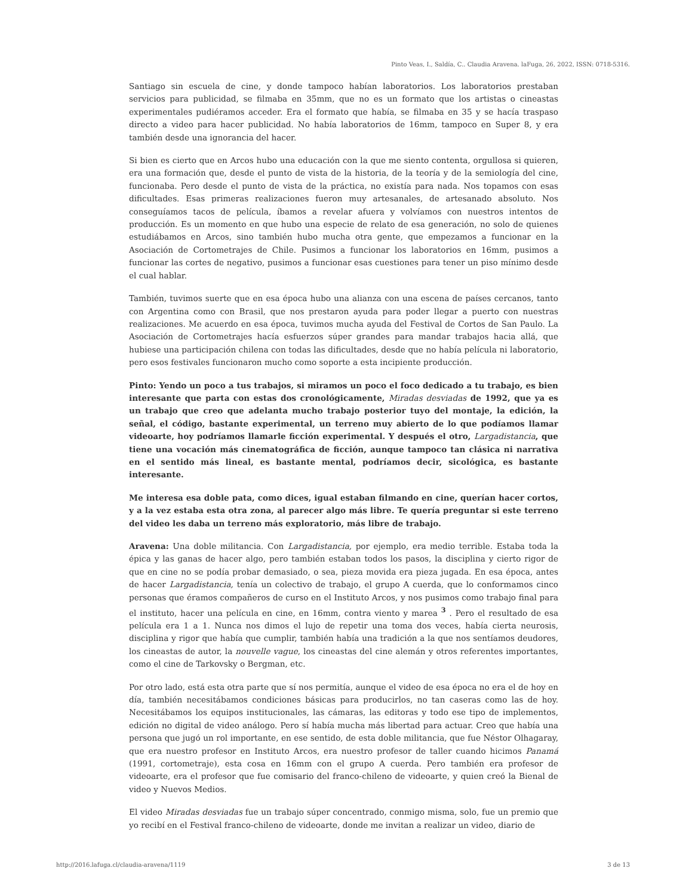Pinto Veas, I., Saldía, C.. Claudia Aravena. laFuga, 26, 2022, ISSN: 0718-5316.
Santiago sin escuela de cine, y donde tampoco habían laboratorios. Los laboratorios prestaban servicios para publicidad, se filmaba en 35mm, que no es un formato que los artistas o cineastas experimentales pudiéramos acceder. Era el formato que había, se filmaba en 35 y se hacía traspaso directo a video para hacer publicidad. No había laboratorios de 16mm, tampoco en Super 8, y era también desde una ignorancia del hacer.
Si bien es cierto que en Arcos hubo una educación con la que me siento contenta, orgullosa si quieren, era una formación que, desde el punto de vista de la historia, de la teoría y de la semiología del cine, funcionaba. Pero desde el punto de vista de la práctica, no existía para nada. Nos topamos con esas dificultades. Esas primeras realizaciones fueron muy artesanales, de artesanado absoluto. Nos conseguíamos tacos de película, íbamos a revelar afuera y volvíamos con nuestros intentos de producción. Es un momento en que hubo una especie de relato de esa generación, no solo de quienes estudiábamos en Arcos, sino también hubo mucha otra gente, que empezamos a funcionar en la Asociación de Cortometrajes de Chile. Pusimos a funcionar los laboratorios en 16mm, pusimos a funcionar las cortes de negativo, pusimos a funcionar esas cuestiones para tener un piso mínimo desde el cual hablar.
También, tuvimos suerte que en esa época hubo una alianza con una escena de países cercanos, tanto con Argentina como con Brasil, que nos prestaron ayuda para poder llegar a puerto con nuestras realizaciones. Me acuerdo en esa época, tuvimos mucha ayuda del Festival de Cortos de San Paulo. La Asociación de Cortometrajes hacía esfuerzos súper grandes para mandar trabajos hacia allá, que hubiese una participación chilena con todas las dificultades, desde que no había película ni laboratorio, pero esos festivales funcionaron mucho como soporte a esta incipiente producción.
Pinto: Yendo un poco a tus trabajos, si miramos un poco el foco dedicado a tu trabajo, es bien interesante que parta con estas dos cronológicamente, Miradas desviadas de 1992, que ya es un trabajo que creo que adelanta mucho trabajo posterior tuyo del montaje, la edición, la señal, el código, bastante experimental, un terreno muy abierto de lo que podíamos llamar videoarte, hoy podríamos llamarle ficción experimental. Y después el otro, Largadistancia, que tiene una vocación más cinematográfica de ficción, aunque tampoco tan clásica ni narrativa en el sentido más lineal, es bastante mental, podríamos decir, sicológica, es bastante interesante.
Me interesa esa doble pata, como dices, igual estaban filmando en cine, querían hacer cortos, y a la vez estaba esta otra zona, al parecer algo más libre. Te quería preguntar si este terreno del video les daba un terreno más exploratorio, más libre de trabajo.
Aravena: Una doble militancia. Con Largadistancia, por ejemplo, era medio terrible. Estaba toda la épica y las ganas de hacer algo, pero también estaban todos los pasos, la disciplina y cierto rigor de que en cine no se podía probar demasiado, o sea, pieza movida era pieza jugada. En esa época, antes de hacer Largadistancia, tenía un colectivo de trabajo, el grupo A cuerda, que lo conformamos cinco personas que éramos compañeros de curso en el Instituto Arcos, y nos pusimos como trabajo final para el instituto, hacer una película en cine, en 16mm, contra viento y marea <sup>3</sup> . Pero el resultado de esa película era 1 a 1. Nunca nos dimos el lujo de repetir una toma dos veces, había cierta neurosis, disciplina y rigor que había que cumplir, también había una tradición a la que nos sentíamos deudores, los cineastas de autor, la nouvelle vague, los cineastas del cine alemán y otros referentes importantes, como el cine de Tarkovsky o Bergman, etc.
Por otro lado, está esta otra parte que sí nos permitía, aunque el video de esa época no era el de hoy en día, también necesitábamos condiciones básicas para producirlos, no tan caseras como las de hoy. Necesitábamos los equipos institucionales, las cámaras, las editoras y todo ese tipo de implementos, edición no digital de video análogo. Pero sí había mucha más libertad para actuar. Creo que había una persona que jugó un rol importante, en ese sentido, de esta doble militancia, que fue Néstor Olhagaray, que era nuestro profesor en Instituto Arcos, era nuestro profesor de taller cuando hicimos Panamá (1991, cortometraje), esta cosa en 16mm con el grupo A cuerda. Pero también era profesor de videoarte, era el profesor que fue comisario del franco-chileno de videoarte, y quien creó la Bienal de video y Nuevos Medios.
El video Miradas desviadas fue un trabajo súper concentrado, conmigo misma, solo, fue un premio que yo recibí en el Festival franco-chileno de videoarte, donde me invitan a realizar un video, diario de
http://2016.lafuga.cl/claudia-aravena/1119 3 de 13